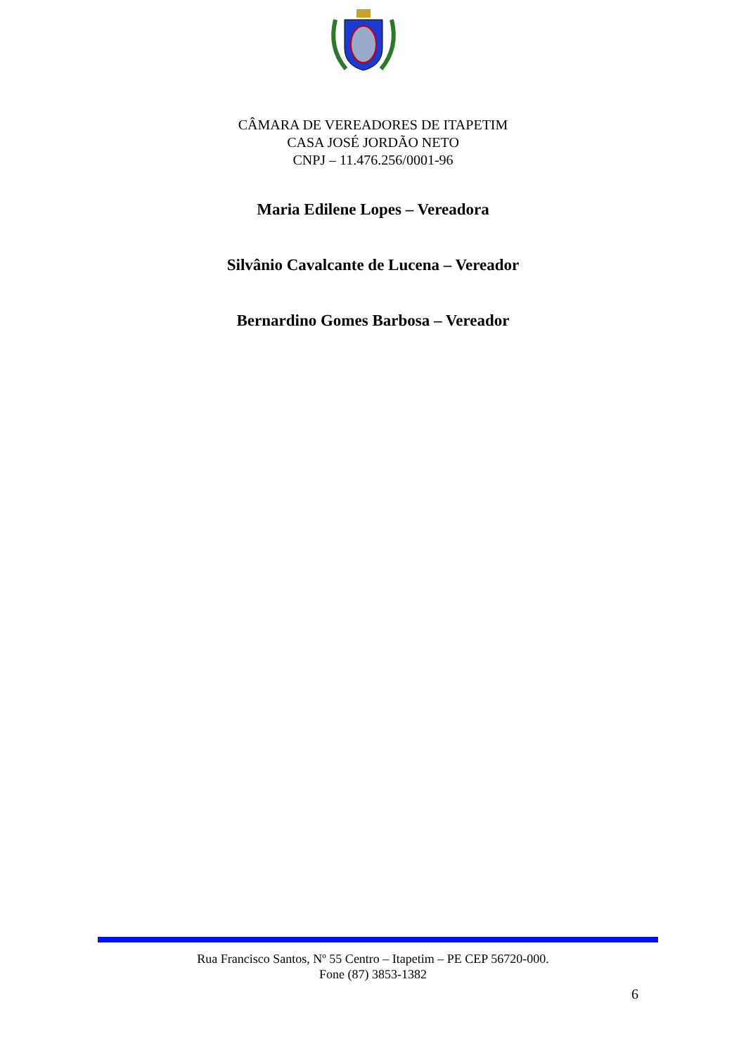CÂMARA DE VEREADORES DE ITAPETIM
CASA JOSÉ JORDÃO NETO
CNPJ – 11.476.256/0001-96
Maria Edilene Lopes – Vereadora
Silvânio Cavalcante de Lucena – Vereador
Bernardino Gomes Barbosa – Vereador
Rua Francisco Santos, Nº 55 Centro – Itapetim – PE CEP 56720-000.
Fone (87) 3853-1382
6